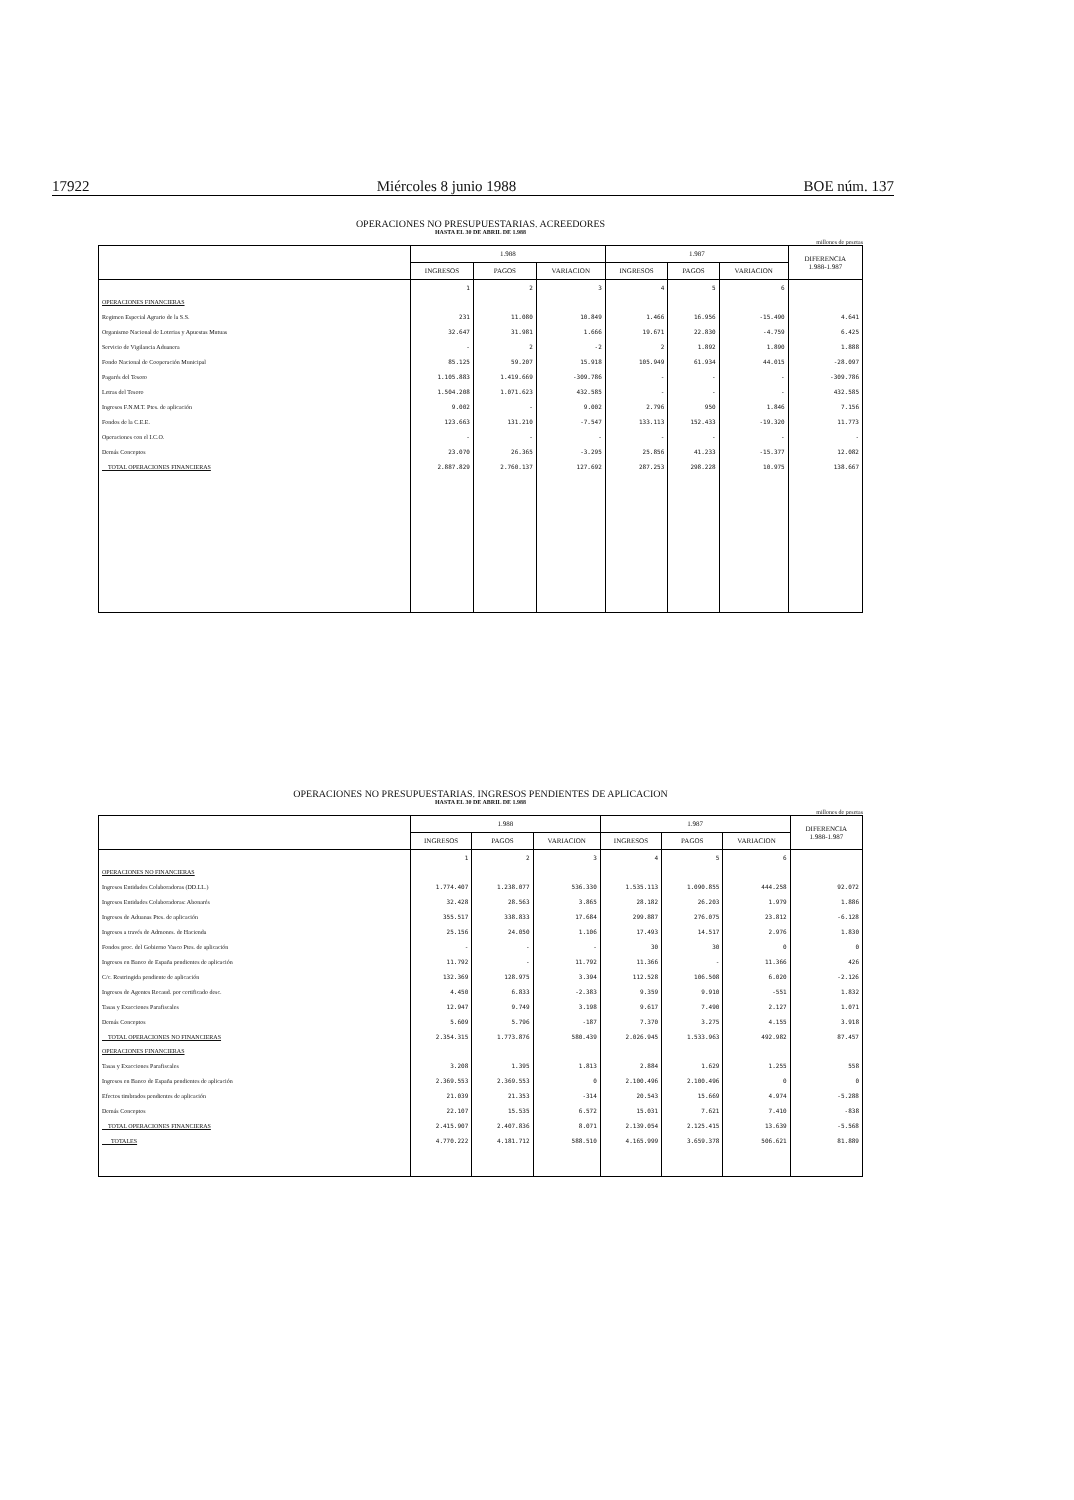17922 Miércoles 8 junio 1988 BOE núm. 137
OPERACIONES NO PRESUPUESTARIAS. ACREEDORES
HASTA EL 30 DE ABRIL DE 1.988
millones de pesetas
| | 1.988 | | | 1.987 | | | DIFERENCIA 1.988-1.987 |
| --- | --- | --- | --- | --- | --- | --- | --- |
| | INGRESOS | PAGOS | VARIACION | INGRESOS | PAGOS | VARIACION | |
| | 1 | 2 | 3 | 4 | 5 | 6 | |
| OPERACIONES FINANCIERAS | | | | | | | |
| Regimen Especial Agrario de la S.S. | 231 | 11.080 | 10.849 | 1.466 | 16.956 | -15.490 | 4.641 |
| Organismo Nacional de Loterias y Apuestas Mutuas | 32.647 | 31.981 | 1.666 | 19.671 | 22.830 | -4.759 | 6.425 |
| Servicio de Vigilancia Aduanera | - | 2 | -2 | 2 | 1.892 | 1.890 | 1.888 |
| Fondo Nacional de Cooperación Municipal | 85.125 | 59.207 | 15.918 | 105.949 | 61.934 | 44.015 | -28.097 |
| Pagarés del Tesoro | 1.105.883 | 1.419.669 | -309.786 | - | - | - | -309.786 |
| Letras del Tesoro | 1.504.208 | 1.071.623 | 432.585 | - | - | - | 432.585 |
| Ingresos F.N.M.T. Ptes. de aplicación | 9.002 | - | 9.002 | 2.796 | 950 | 1.846 | 7.156 |
| Fondos de la C.E.E. | 123.663 | 131.210 | -7.547 | 133.113 | 152.433 | -19.320 | 11.773 |
| Operaciones con el I.C.O. | - | - | - | - | - | - | - |
| Demás Conceptos | 23.070 | 26.365 | -3.295 | 25.856 | 41.233 | -15.377 | 12.082 |
| TOTAL OPERACIONES FINANCIERAS | 2.887.829 | 2.760.137 | 127.692 | 287.253 | 298.228 | 10.975 | 138.667 |
OPERACIONES NO PRESUPUESTARIAS. INGRESOS PENDIENTES DE APLICACION
HASTA EL 30 DE ABRIL DE 1.988
millones de pesetas
| | 1.988 | | | 1.987 | | | DIFERENCIA 1.988-1.987 |
| --- | --- | --- | --- | --- | --- | --- | --- |
| | INGRESOS | PAGOS | VARIACION | INGRESOS | PAGOS | VARIACION | |
| | 1 | 2 | 3 | 4 | 5 | 6 | |
| OPERACIONES NO FINANCIERAS | | | | | | | |
| Ingresos Entidades Colaboradoras (DD.LL.) | 1.774.407 | 1.238.077 | 536.330 | 1.535.113 | 1.090.855 | 444.258 | 92.072 |
| Ingresos Entidades Colaboradoras: Abonarés | 32.428 | 28.563 | 3.865 | 28.182 | 26.203 | 1.979 | 1.886 |
| Ingresos de Aduanas Ptes. de aplicación | 355.517 | 338.833 | 17.684 | 299.887 | 276.075 | 23.812 | -6.128 |
| Ingresos a través de Admones. de Hacienda | 25.156 | 24.050 | 1.106 | 17.493 | 14.517 | 2.976 | 1.830 |
| Fondos proc. del Gobierno Vasco Ptes. de aplicación | - | - | - | 30 | 30 | 0 | 0 |
| Ingresos en Banco de España pendientes de aplicación | 11.792 | - | 11.792 | 11.366 | - | 11.366 | 426 |
| C/c. Restringida pendiente de aplicación | 132.369 | 128.975 | 3.394 | 112.528 | 106.508 | 6.020 | -2.126 |
| Ingresos de Agentes Recaud. por certificado desc. | 4.450 | 6.833 | -2.383 | 9.359 | 9.910 | -551 | 1.832 |
| Tasas y Exacciones Parafiscales | 12.947 | 9.749 | 3.198 | 9.617 | 7.490 | 2.127 | 1.071 |
| Demás Conceptos | 5.609 | 5.796 | -187 | 7.370 | 3.275 | 4.155 | 3.918 |
| TOTAL OPERACIONES NO FINANCIERAS | 2.354.315 | 1.773.876 | 580.439 | 2.026.945 | 1.533.963 | 492.982 | 87.457 |
| OPERACIONES FINANCIERAS | | | | | | | |
| Tasas y Exacciones Parafiscales | 3.208 | 1.395 | 1.813 | 2.884 | 1.629 | 1.255 | 558 |
| Ingresos en Banco de España pendientes de aplicación | 2.369.553 | 2.369.553 | 0 | 2.100.496 | 2.100.496 | 0 | 0 |
| Efectos timbrados pendientes de aplicación | 21.039 | 21.353 | -314 | 20.543 | 15.669 | 4.974 | -5.288 |
| Demás Conceptos | 22.107 | 15.535 | 6.572 | 15.031 | 7.621 | 7.410 | -838 |
| TOTAL OPERACIONES FINANCIERAS | 2.415.907 | 2.407.836 | 8.071 | 2.139.054 | 2.125.415 | 13.639 | -5.568 |
| TOTALES | 4.770.222 | 4.181.712 | 588.510 | 4.165.999 | 3.659.378 | 506.621 | 81.889 |